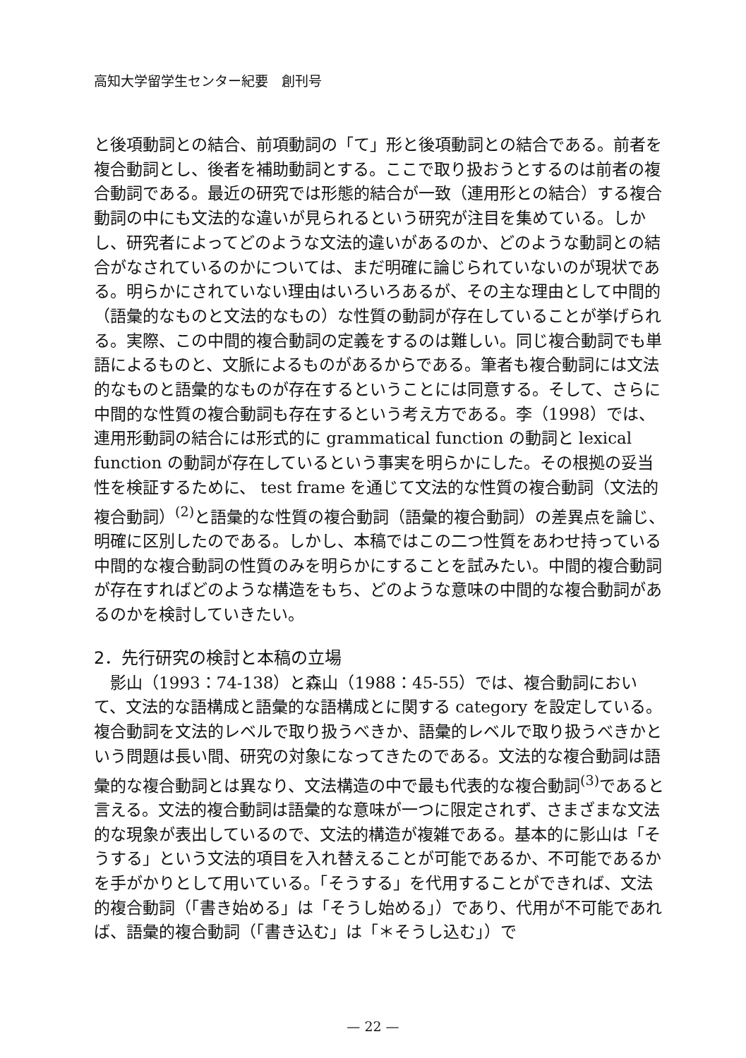高知大学留学生センター紀要　創刊号
と後項動詞との結合、前項動詞の「て」形と後項動詞との結合である。前者を複合動詞とし、後者を補助動詞とする。ここで取り扱おうとするのは前者の複合動詞である。最近の研究では形態的結合が一致（連用形との結合）する複合動詞の中にも文法的な違いが見られるという研究が注目を集めている。しかし、研究者によってどのような文法的違いがあるのか、どのような動詞との結合がなされているのかについては、まだ明確に論じられていないのが現状である。明らかにされていない理由はいろいろあるが、その主な理由として中間的（語彙的なものと文法的なもの）な性質の動詞が存在していることが挙げられる。実際、この中間的複合動詞の定義をするのは難しい。同じ複合動詞でも単語によるものと、文脈によるものがあるからである。筆者も複合動詞には文法的なものと語彙的なものが存在するということには同意する。そして、さらに中間的な性質の複合動詞も存在するという考え方である。李（1998）では、連用形動詞の結合には形式的に grammatical function の動詞と lexical function の動詞が存在しているという事実を明らかにした。その根拠の妥当性を検証するために、 test frame を通じて文法的な性質の複合動詞（文法的複合動詞）<sup>(2)</sup>と語彙的な性質の複合動詞（語彙的複合動詞）の差異点を論じ、明確に区別したのである。しかし、本稿ではこの二つ性質をあわせ持っている中間的な複合動詞の性質のみを明らかにすることを試みたい。中間的複合動詞が存在すればどのような構造をもち、どのような意味の中間的な複合動詞があるのかを検討していきたい。
2．先行研究の検討と本稿の立場
　影山（1993：74-138）と森山（1988：45-55）では、複合動詞において、文法的な語構成と語彙的な語構成とに関する category を設定している。複合動詞を文法的レベルで取り扱うべきか、語彙的レベルで取り扱うべきかという問題は長い間、研究の対象になってきたのである。文法的な複合動詞は語彙的な複合動詞とは異なり、文法構造の中で最も代表的な複合動詞<sup>(3)</sup>であると言える。文法的複合動詞は語彙的な意味が一つに限定されず、さまざまな文法的な現象が表出しているので、文法的構造が複雑である。基本的に影山は「そうする」という文法的項目を入れ替えることが可能であるか、不可能であるかを手がかりとして用いている。「そうする」を代用することができれば、文法的複合動詞（「書き始める」は「そうし始める」）であり、代用が不可能であれば、語彙的複合動詞（「書き込む」は「＊そうし込む」）で
— 22 —